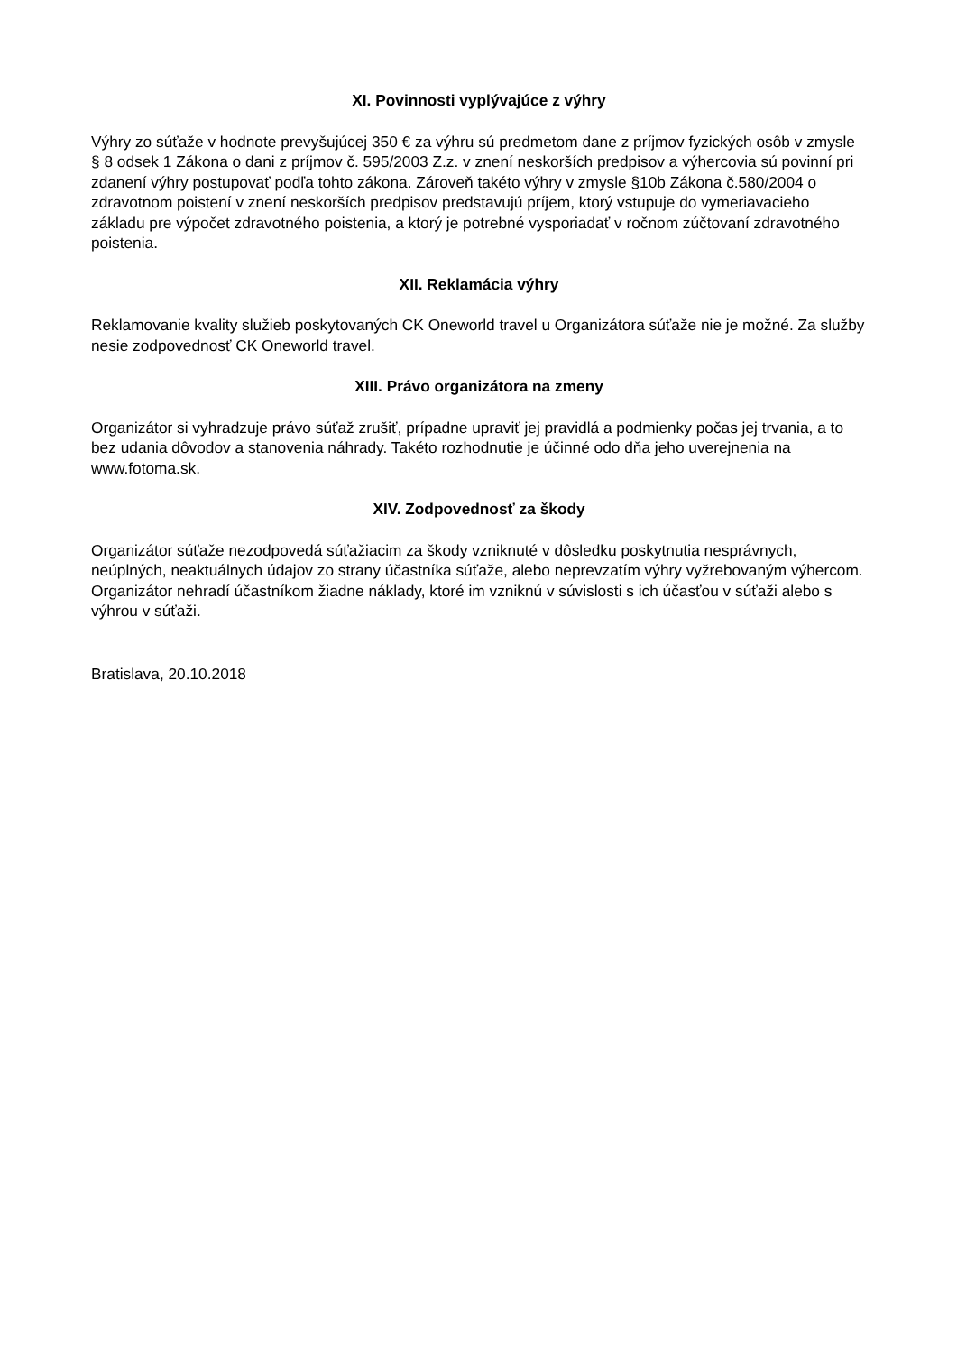XI. Povinnosti vyplývajúce z výhry
Výhry zo súťaže v hodnote prevyšujúcej 350 € za výhru sú predmetom dane z príjmov fyzických osôb v zmysle § 8 odsek 1 Zákona o dani z príjmov č. 595/2003 Z.z. v znení neskorších predpisov a výhercovia sú povinní pri zdanení výhry postupovať podľa tohto zákona. Zároveň takéto výhry v zmysle §10b Zákona č.580/2004 o zdravotnom poistení v znení neskorších predpisov predstavujú príjem, ktorý vstupuje do vymeriavacieho základu pre výpočet zdravotného poistenia, a ktorý je potrebné vysporiadať v ročnom zúčtovaní zdravotného poistenia.
XII. Reklamácia výhry
Reklamovanie kvality služieb poskytovaných CK Oneworld travel u Organizátora súťaže nie je možné. Za služby nesie zodpovednosť CK Oneworld travel.
XIII. Právo organizátora na zmeny
Organizátor si vyhradzuje právo súťaž zrušiť, prípadne upraviť jej pravidlá a podmienky počas jej trvania, a to bez udania dôvodov a stanovenia náhrady. Takéto rozhodnutie je účinné odo dňa jeho uverejnenia na www.fotoma.sk.
XIV. Zodpovednosť za škody
Organizátor súťaže nezodpovedá súťažiacim za škody vzniknuté v dôsledku poskytnutia nesprávnych, neúplných, neaktuálnych údajov zo strany účastníka súťaže, alebo neprevzatím výhry vyžrebovaným výhercom. Organizátor nehradí účastníkom žiadne náklady, ktoré im vzniknú v súvislosti s ich účasťou v súťaži alebo s výhrou v súťaži.
Bratislava, 20.10.2018